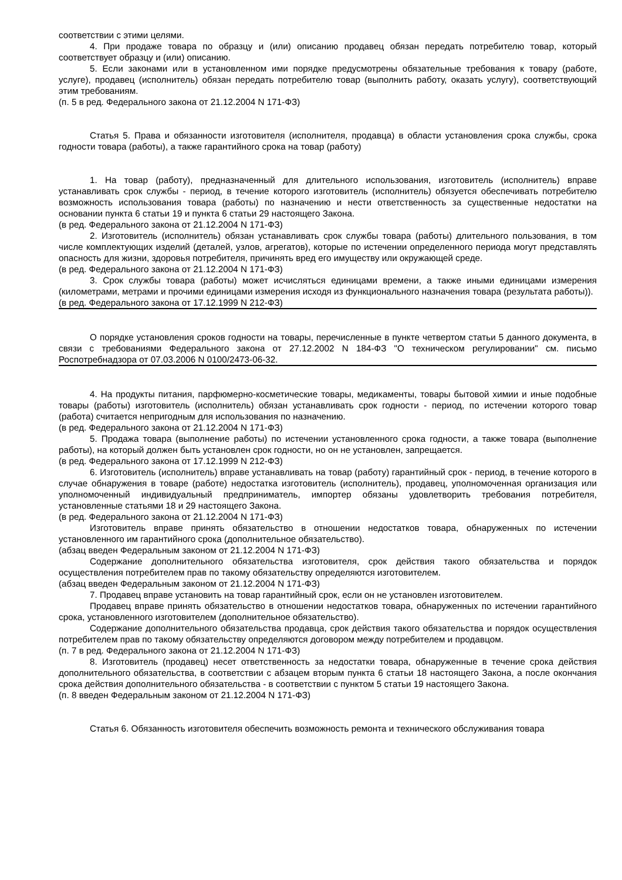соответствии с этими целями.
4. При продаже товара по образцу и (или) описанию продавец обязан передать потребителю товар, который соответствует образцу и (или) описанию.
5. Если законами или в установленном ими порядке предусмотрены обязательные требования к товару (работе, услуге), продавец (исполнитель) обязан передать потребителю товар (выполнить работу, оказать услугу), соответствующий этим требованиям.
(п. 5 в ред. Федерального закона от 21.12.2004 N 171-ФЗ)
Статья 5. Права и обязанности изготовителя (исполнителя, продавца) в области установления срока службы, срока годности товара (работы), а также гарантийного срока на товар (работу)
1. На товар (работу), предназначенный для длительного использования, изготовитель (исполнитель) вправе устанавливать срок службы - период, в течение которого изготовитель (исполнитель) обязуется обеспечивать потребителю возможность использования товара (работы) по назначению и нести ответственность за существенные недостатки на основании пункта 6 статьи 19 и пункта 6 статьи 29 настоящего Закона.
(в ред. Федерального закона от 21.12.2004 N 171-ФЗ)
2. Изготовитель (исполнитель) обязан устанавливать срок службы товара (работы) длительного пользования, в том числе комплектующих изделий (деталей, узлов, агрегатов), которые по истечении определенного периода могут представлять опасность для жизни, здоровья потребителя, причинять вред его имуществу или окружающей среде.
(в ред. Федерального закона от 21.12.2004 N 171-ФЗ)
3. Срок службы товара (работы) может исчисляться единицами времени, а также иными единицами измерения (километрами, метрами и прочими единицами измерения исходя из функционального назначения товара (результата работы)).
(в ред. Федерального закона от 17.12.1999 N 212-ФЗ)
О порядке установления сроков годности на товары, перечисленные в пункте четвертом статьи 5 данного документа, в связи с требованиями Федерального закона от 27.12.2002 N 184-ФЗ "О техническом регулировании" см. письмо Роспотребнадзора от 07.03.2006 N 0100/2473-06-32.
4. На продукты питания, парфюмерно-косметические товары, медикаменты, товары бытовой химии и иные подобные товары (работы) изготовитель (исполнитель) обязан устанавливать срок годности - период, по истечении которого товар (работа) считается непригодным для использования по назначению.
(в ред. Федерального закона от 21.12.2004 N 171-ФЗ)
5. Продажа товара (выполнение работы) по истечении установленного срока годности, а также товара (выполнение работы), на который должен быть установлен срок годности, но он не установлен, запрещается.
(в ред. Федерального закона от 17.12.1999 N 212-ФЗ)
6. Изготовитель (исполнитель) вправе устанавливать на товар (работу) гарантийный срок - период, в течение которого в случае обнаружения в товаре (работе) недостатка изготовитель (исполнитель), продавец, уполномоченная организация или уполномоченный индивидуальный предприниматель, импортер обязаны удовлетворить требования потребителя, установленные статьями 18 и 29 настоящего Закона.
(в ред. Федерального закона от 21.12.2004 N 171-ФЗ)
Изготовитель вправе принять обязательство в отношении недостатков товара, обнаруженных по истечении установленного им гарантийного срока (дополнительное обязательство).
(абзац введен Федеральным законом от 21.12.2004 N 171-ФЗ)
Содержание дополнительного обязательства изготовителя, срок действия такого обязательства и порядок осуществления потребителем прав по такому обязательству определяются изготовителем.
(абзац введен Федеральным законом от 21.12.2004 N 171-ФЗ)
7. Продавец вправе установить на товар гарантийный срок, если он не установлен изготовителем.
Продавец вправе принять обязательство в отношении недостатков товара, обнаруженных по истечении гарантийного срока, установленного изготовителем (дополнительное обязательство).
Содержание дополнительного обязательства продавца, срок действия такого обязательства и порядок осуществления потребителем прав по такому обязательству определяются договором между потребителем и продавцом.
(п. 7 в ред. Федерального закона от 21.12.2004 N 171-ФЗ)
8. Изготовитель (продавец) несет ответственность за недостатки товара, обнаруженные в течение срока действия дополнительного обязательства, в соответствии с абзацем вторым пункта 6 статьи 18 настоящего Закона, а после окончания срока действия дополнительного обязательства - в соответствии с пунктом 5 статьи 19 настоящего Закона.
(п. 8 введен Федеральным законом от 21.12.2004 N 171-ФЗ)
Статья 6. Обязанность изготовителя обеспечить возможность ремонта и технического обслуживания товара